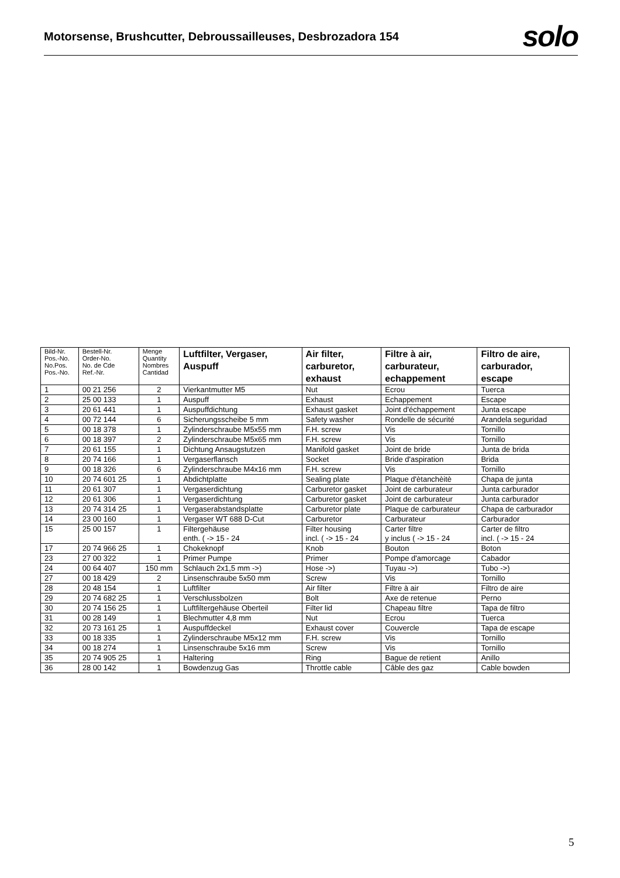Motorsense, Brushcutter, Debroussailleuses, Desbrozadora 154
solo
| Bild-Nr. Pos.-No. No.Pos. Pos.-No. | Bestell-Nr. Order-No. No. de Cde Ref.-Nr. | Menge Quantity Nombres Cantidad | Luftfilter, Vergaser, Auspuff | Air filter, carburetor, exhaust | Filtre à air, carburateur, echappement | Filtro de aire, carburador, escape |
| --- | --- | --- | --- | --- | --- | --- |
| 1 | 00 21 256 | 2 | Vierkantmutter M5 | Nut | Ecrou | Tuerca |
| 2 | 25 00 133 | 1 | Auspuff | Exhaust | Echappement | Escape |
| 3 | 20 61 441 | 1 | Auspuffdichtung | Exhaust gasket | Joint d'échappement | Junta escape |
| 4 | 00 72 144 | 6 | Sicherungsscheibe 5 mm | Safety washer | Rondelle de sécurité | Arandela seguridad |
| 5 | 00 18 378 | 1 | Zylinderschraube M5x55 mm | F.H. screw | Vis | Tornillo |
| 6 | 00 18 397 | 2 | Zylinderschraube M5x65 mm | F.H. screw | Vis | Tornillo |
| 7 | 20 61 155 | 1 | Dichtung Ansaugstutzen | Manifold gasket | Joint de bride | Junta de brida |
| 8 | 20 74 166 | 1 | Vergaserflansch | Socket | Bride d'aspiration | Brida |
| 9 | 00 18 326 | 6 | Zylinderschraube M4x16 mm | F.H. screw | Vis | Tornillo |
| 10 | 20 74 601 25 | 1 | Abdichtplatte | Sealing plate | Plaque d'ètanchèitè | Chapa de junta |
| 11 | 20 61 307 | 1 | Vergaserdichtung | Carburetor gasket | Joint de carburateur | Junta carburador |
| 12 | 20 61 306 | 1 | Vergaserdichtung | Carburetor gasket | Joint de carburateur | Junta carburador |
| 13 | 20 74 314 25 | 1 | Vergaserabstandsplatte | Carburetor plate | Plaque de carburateur | Chapa de carburador |
| 14 | 23 00 160 | 1 | Vergaser WT 688 D-Cut | Carburetor | Carburateur | Carburador |
| 15 | 25 00 157 | 1 | Filtergehäuse enth. ( -> 15 - 24 | Filter housing incl. ( -> 15 - 24 | Carter filtre y inclus ( -> 15 - 24 | Carter de filtro incl. ( -> 15 - 24 |
| 17 | 20 74 966 25 | 1 | Chokeknopf | Knob | Bouton | Boton |
| 23 | 27 00 322 | 1 | Primer Pumpe | Primer | Pompe d'amorcage | Cabador |
| 24 | 00 64 407 | 150 mm | Schlauch 2x1,5 mm ->) | Hose ->) | Tuyau ->) | Tubo ->) |
| 27 | 00 18 429 | 2 | Linsenschraube 5x50 mm | Screw | Vis | Tornillo |
| 28 | 20 48 154 | 1 | Luftfilter | Air filter | Filtre à air | Filtro de aire |
| 29 | 20 74 682 25 | 1 | Verschlussbolzen | Bolt | Axe de retenue | Perno |
| 30 | 20 74 156 25 | 1 | Luftfiltergehäuse Oberteil | Filter lid | Chapeau filtre | Tapa de filtro |
| 31 | 00 28 149 | 1 | Blechmutter 4,8 mm | Nut | Ecrou | Tuerca |
| 32 | 20 73 161 25 | 1 | Auspuffdeckel | Exhaust cover | Couvercle | Tapa de escape |
| 33 | 00 18 335 | 1 | Zylinderschraube M5x12 mm | F.H. screw | Vis | Tornillo |
| 34 | 00 18 274 | 1 | Linsenschraube 5x16 mm | Screw | Vis | Tornillo |
| 35 | 20 74 905 25 | 1 | Haltering | Ring | Bague de retient | Anillo |
| 36 | 28 00 142 | 1 | Bowdenzug Gas | Throttle cable | Câble des gaz | Cable bowden |
5